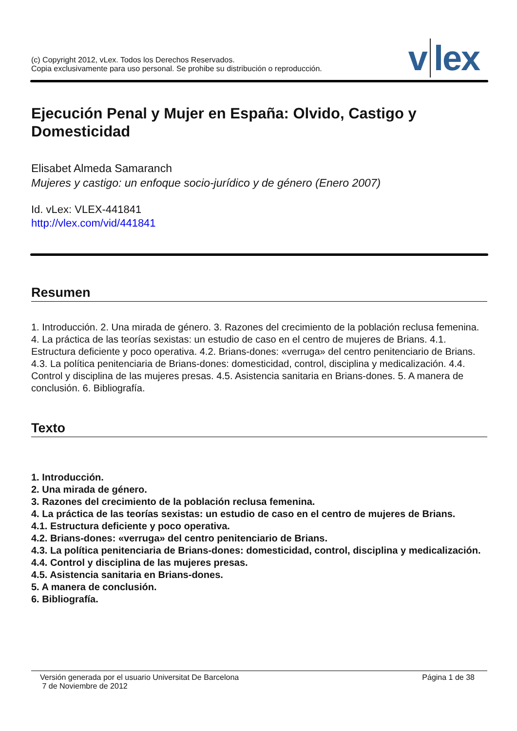(c) Copyright 2012, vLex. Todos los Derechos Reservados.
Copia exclusivamente para uso personal. Se prohibe su distribución o reproducción.
v lex
Ejecución Penal y Mujer en España: Olvido, Castigo y Domesticidad
Elisabet Almeda Samaranch
Mujeres y castigo: un enfoque socio-jurídico y de género (Enero 2007)
Id. vLex: VLEX-441841
http://vlex.com/vid/441841
Resumen
1. Introducción. 2. Una mirada de género. 3. Razones del crecimiento de la población reclusa femenina. 4. La práctica de las teorías sexistas: un estudio de caso en el centro de mujeres de Brians. 4.1. Estructura deficiente y poco operativa. 4.2. Brians-dones: «verruga» del centro penitenciario de Brians. 4.3. La política penitenciaria de Brians-dones: domesticidad, control, disciplina y medicalización. 4.4. Control y disciplina de las mujeres presas. 4.5. Asistencia sanitaria en Brians-dones. 5. A manera de conclusión. 6. Bibliografía.
Texto
1. Introducción.
2. Una mirada de género.
3. Razones del crecimiento de la población reclusa femenina.
4. La práctica de las teorías sexistas: un estudio de caso en el centro de mujeres de Brians.
4.1. Estructura deficiente y poco operativa.
4.2. Brians-dones: «verruga» del centro penitenciario de Brians.
4.3. La política penitenciaria de Brians-dones: domesticidad, control, disciplina y medicalización.
4.4. Control y disciplina de las mujeres presas.
4.5. Asistencia sanitaria en Brians-dones.
5. A manera de conclusión.
6. Bibliografía.
Versión generada por el usuario Universitat De Barcelona
7 de Noviembre de 2012
Página 1 de 38